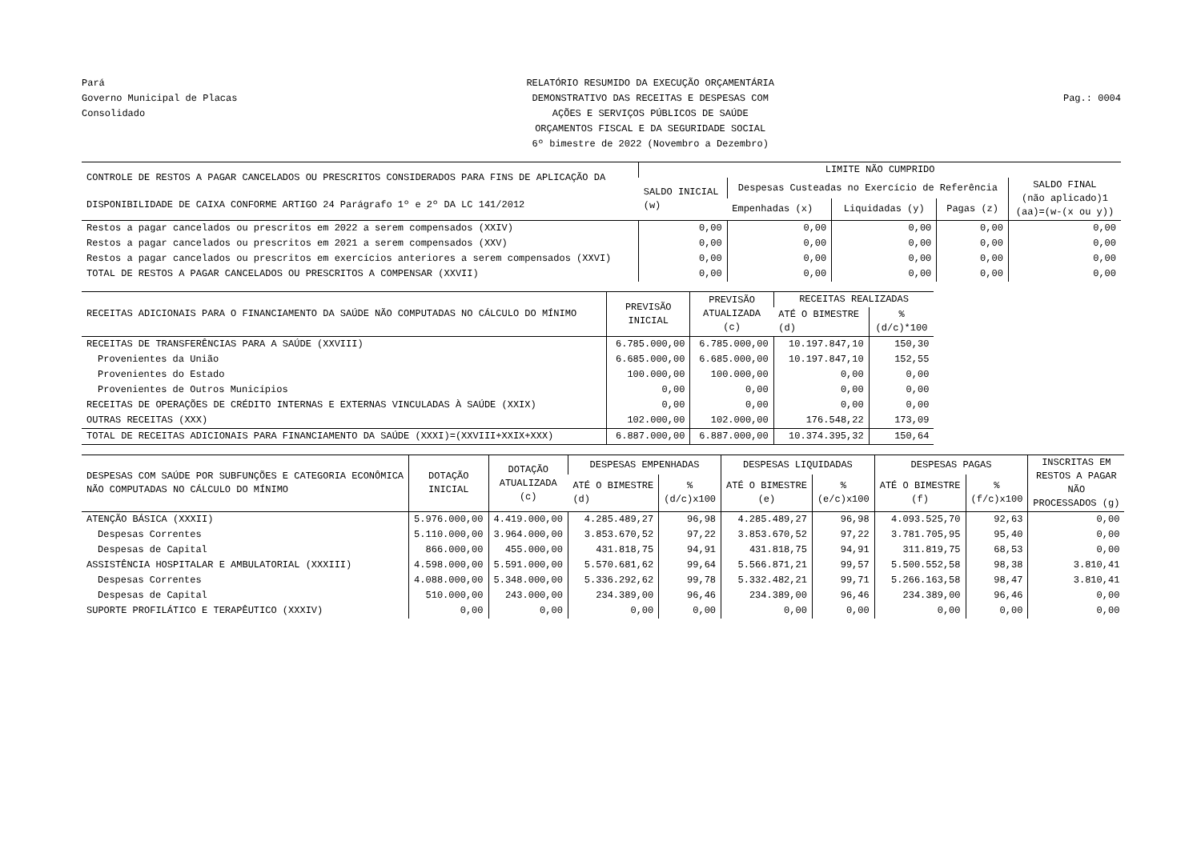Pará
Governo Municipal de Placas
Consolidado
RELATÓRIO RESUMIDO DA EXECUÇÃO ORÇAMENTÁRIA
DEMONSTRATIVO DAS RECEITAS E DESPESAS COM
AÇÕES E SERVIÇOS PÚBLICOS DE SAÚDE
ORÇAMENTOS FISCAL E DA SEGURIDADE SOCIAL
6º bimestre de 2022 (Novembro a Dezembro)
Pag.: 0004
| CONTROLE DE RESTOS A PAGAR CANCELADOS OU PRESCRITOS CONSIDERADOS PARA FINS DE APLICAÇÃO DA DISPONIBILIDADE DE CAIXA CONFORME ARTIGO 24 Parágrafo 1º e 2º DA LC 141/2012 | LIMITE NÃO CUMPRIDO | | | | |
| --- | --- | --- | --- | --- | --- |
| | SALDO INICIAL (w) | Despesas Custeadas no Exercício de Referência | | | SALDO FINAL (não aplicado)1 (aa)=(w-(x ou y)) |
| | | Empenhadas (x) | Liquidadas (y) | Pagas (z) | |
| Restos a pagar cancelados ou prescritos em 2022 a serem compensados (XXIV) | 0,00 | 0,00 | 0,00 | 0,00 | 0,00 |
| Restos a pagar cancelados ou prescritos em 2021 a serem compensados (XXV) | 0,00 | 0,00 | 0,00 | 0,00 | 0,00 |
| Restos a pagar cancelados ou prescritos em exercícios anteriores a serem compensados (XXVI) | 0,00 | 0,00 | 0,00 | 0,00 | 0,00 |
| TOTAL DE RESTOS A PAGAR CANCELADOS OU PRESCRITOS A COMPENSAR (XXVII) | 0,00 | 0,00 | 0,00 | 0,00 | 0,00 |
| RECEITAS ADICIONAIS PARA O FINANCIAMENTO DA SAÚDE NÃO COMPUTADAS NO CÁLCULO DO MÍNIMO | PREVISÃO INICIAL | PREVISÃO ATUALIZADA (c) | RECEITAS REALIZADAS | |
| --- | --- | --- | --- | --- |
| | | | ATÉ O BIMESTRE (d) | % (d/c)*100 |
| RECEITAS DE TRANSFERÊNCIAS PARA A SAÚDE (XXVIII) | 6.785.000,00 | 6.785.000,00 | 10.197.847,10 | 150,30 |
| Provenientes da União | 6.685.000,00 | 6.685.000,00 | 10.197.847,10 | 152,55 |
| Provenientes do Estado | 100.000,00 | 100.000,00 | 0,00 | 0,00 |
| Provenientes de Outros Municípios | 0,00 | 0,00 | 0,00 | 0,00 |
| RECEITAS DE OPERAÇÕES DE CRÉDITO INTERNAS E EXTERNAS VINCULADAS À SAÚDE (XXIX) | 0,00 | 0,00 | 0,00 | 0,00 |
| OUTRAS RECEITAS (XXX) | 102.000,00 | 102.000,00 | 176.548,22 | 173,09 |
| TOTAL DE RECEITAS ADICIONAIS PARA FINANCIAMENTO DA SAÚDE (XXXI)=(XXVIII+XXIX+XXX) | 6.887.000,00 | 6.887.000,00 | 10.374.395,32 | 150,64 |
| DESPESAS COM SAÚDE POR SUBFUNÇÕES E CATEGORIA ECONÔMICA NÃO COMPUTADAS NO CÁLCULO DO MÍNIMO | DOTAÇÃO INICIAL | DOTAÇÃO ATUALIZADA (c) | DESPESAS EMPENHADAS | | DESPESAS LIQUIDADAS | | DESPESAS PAGAS | | INSCRITAS EM RESTOS A PAGAR NÃO PROCESSADOS (g) |
| --- | --- | --- | --- | --- | --- | --- | --- | --- | --- |
| | | | ATÉ O BIMESTRE (d) | % (d/c)x100 | ATÉ O BIMESTRE (e) | % (e/c)x100 | ATÉ O BIMESTRE (f) | % (f/c)x100 | |
| ATENÇÃO BÁSICA (XXXII) | 5.976.000,00 | 4.419.000,00 | 4.285.489,27 | 96,98 | 4.285.489,27 | 96,98 | 4.093.525,70 | 92,63 | 0,00 |
| Despesas Correntes | 5.110.000,00 | 3.964.000,00 | 3.853.670,52 | 97,22 | 3.853.670,52 | 97,22 | 3.781.705,95 | 95,40 | 0,00 |
| Despesas de Capital | 866.000,00 | 455.000,00 | 431.818,75 | 94,91 | 431.818,75 | 94,91 | 311.819,75 | 68,53 | 0,00 |
| ASSISTÊNCIA HOSPITALAR E AMBULATORIAL (XXXIII) | 4.598.000,00 | 5.591.000,00 | 5.570.681,62 | 99,64 | 5.566.871,21 | 99,57 | 5.500.552,58 | 98,38 | 3.810,41 |
| Despesas Correntes | 4.088.000,00 | 5.348.000,00 | 5.336.292,62 | 99,78 | 5.332.482,21 | 99,71 | 5.266.163,58 | 98,47 | 3.810,41 |
| Despesas de Capital | 510.000,00 | 243.000,00 | 234.389,00 | 96,46 | 234.389,00 | 96,46 | 234.389,00 | 96,46 | 0,00 |
| SUPORTE PROFILÁTICO E TERAPÊUTICO (XXXIV) | 0,00 | 0,00 | 0,00 | 0,00 | 0,00 | 0,00 | 0,00 | 0,00 | 0,00 |